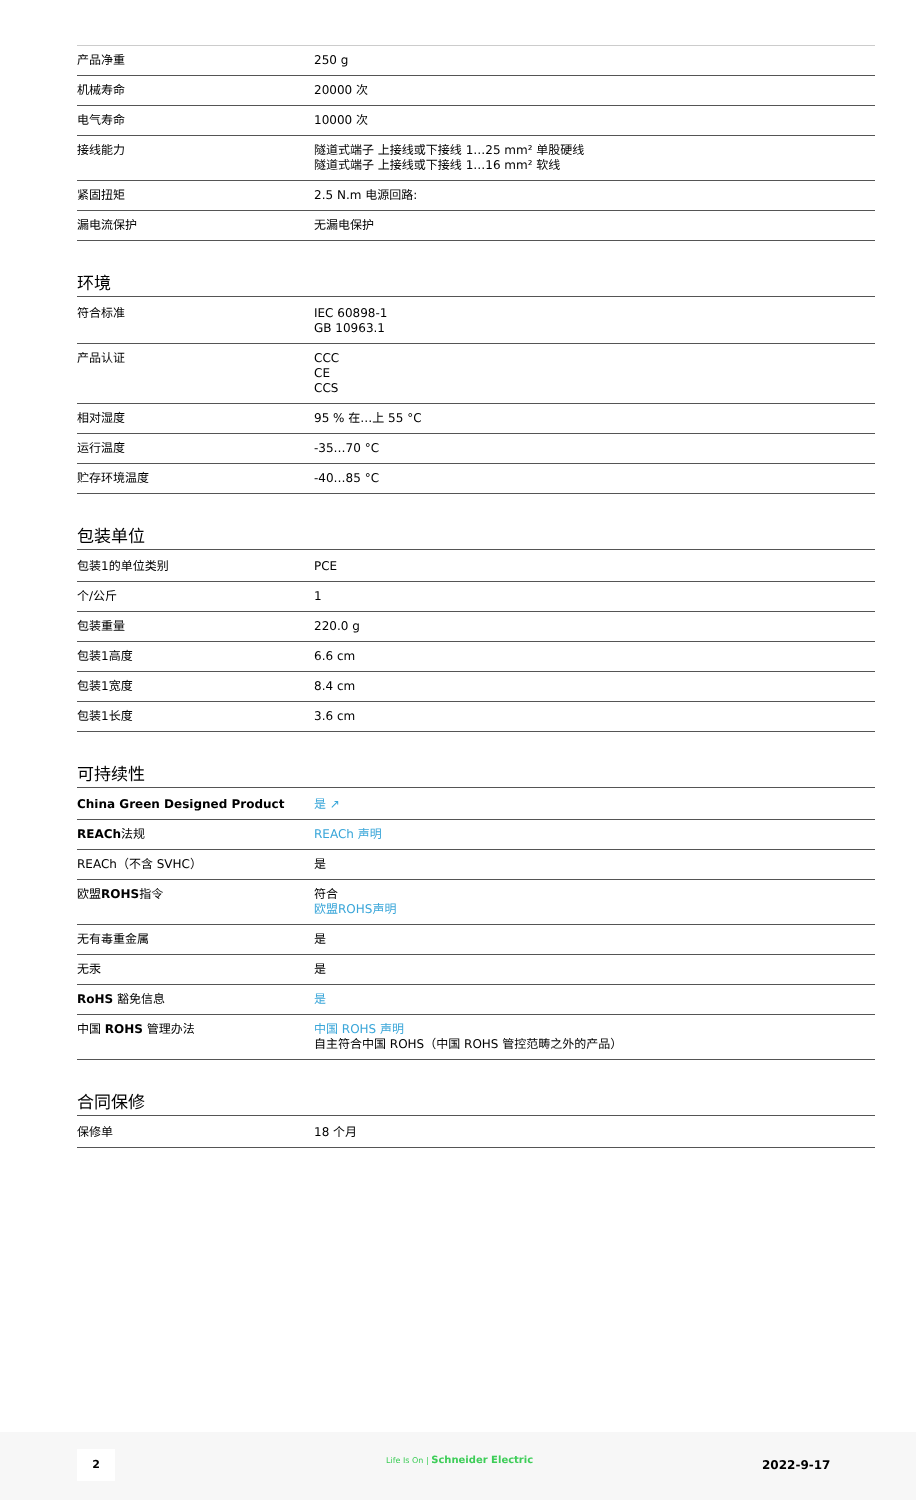| 产品净重 | 250 g |
| 机械寿命 | 20000 次 |
| 电气寿命 | 10000 次 |
| 接线能力 | 隧道式端子 上接线或下接线 1…25 mm² 单股硬线 隧道式端子 上接线或下接线 1…16 mm² 软线 |
| 紧固扭矩 | 2.5 N.m 电源回路: |
| 漏电流保护 | 无漏电保护 |
环境
| 符合标准 | IEC 60898-1 GB 10963.1 |
| 产品认证 | CCC CE CCS |
| 相对湿度 | 95 % 在…上 55 °C |
| 运行温度 | -35…70 °C |
| 贮存环境温度 | -40…85 °C |
包装单位
| 包装1的单位类别 | PCE |
| 个/公斤 | 1 |
| 包装重量 | 220.0 g |
| 包装1高度 | 6.6 cm |
| 包装1宽度 | 8.4 cm |
| 包装1长度 | 3.6 cm |
可持续性
| China Green Designed Product | 是 ↗ |
| REACh 法规 | REACh 声明 |
| REACh（不含 SVHC） | 是 |
| 欧盟 ROHS 指令 | 符合 欧盟ROHS声明 |
| 无有毒重金属 | 是 |
| 无汞 | 是 |
| RoHS 豁免信息 | 是 |
| 中国 ROHS 管理办法 | 中国 ROHS 声明 自主符合中国 ROHS（中国 ROHS 管控范畴之外的产品） |
合同保修
| 保修单 | 18 个月 |
2
Life Is On | Schneider Electric
2022-9-17